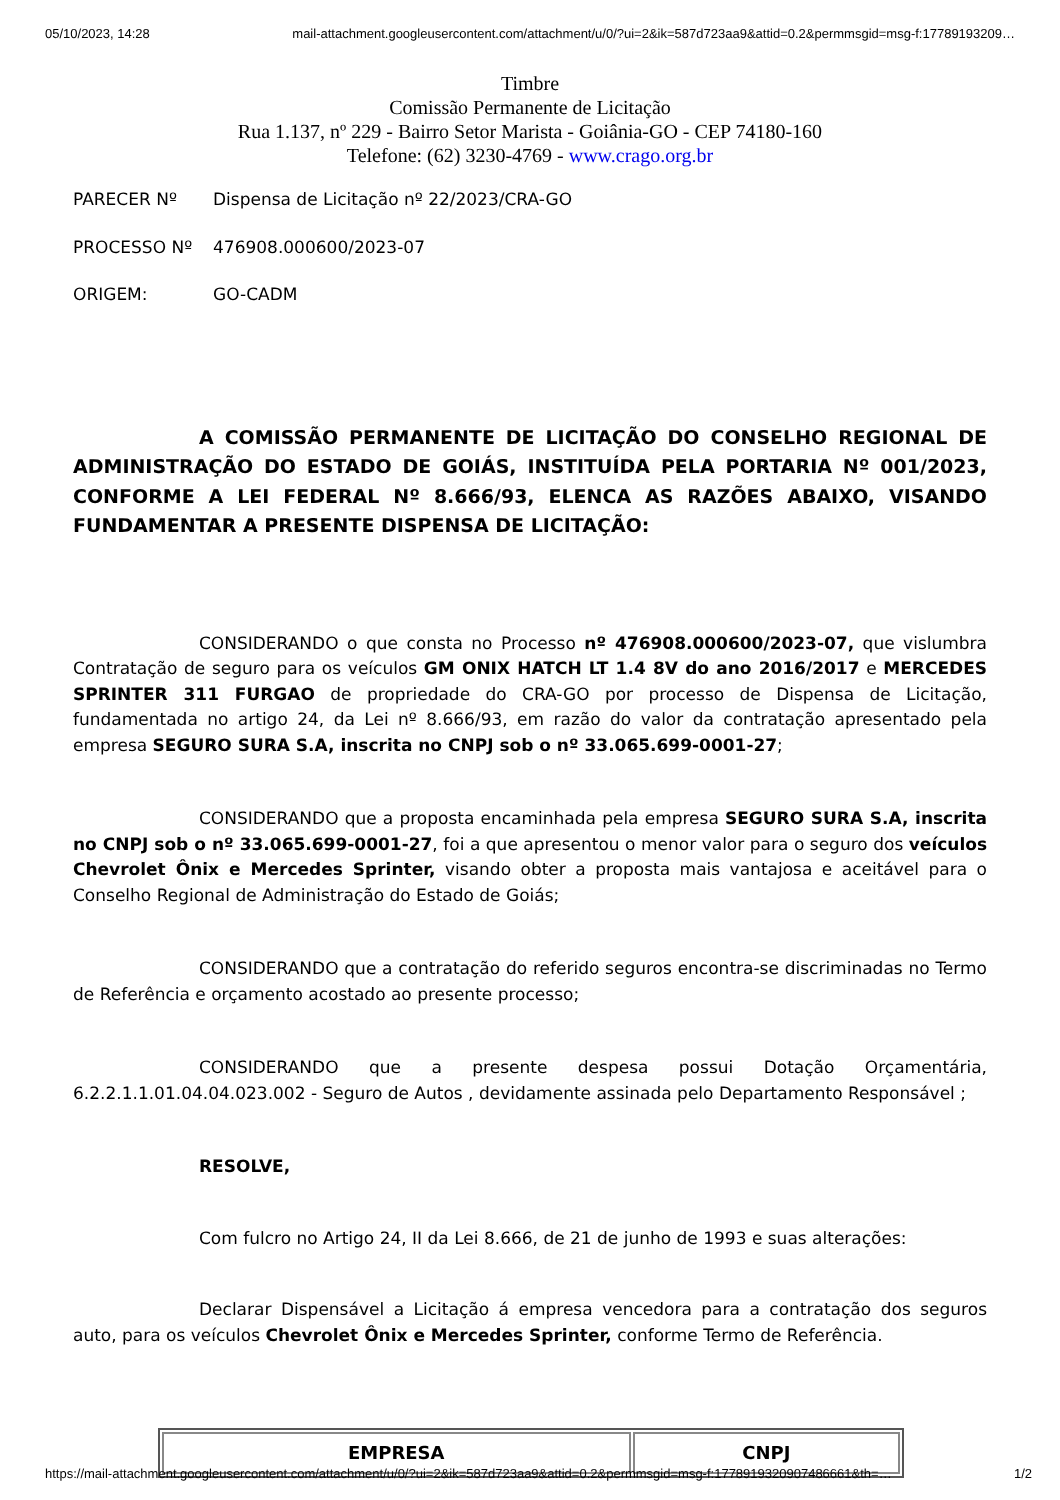05/10/2023, 14:28 mail-attachment.googleusercontent.com/attachment/u/0/?ui=2&ik=587d723aa9&attid=0.2&permmsgid=msg-f:17789193209…
Timbre
Comissão Permanente de Licitação
Rua 1.137, nº 229 - Bairro Setor Marista - Goiânia-GO - CEP 74180-160
Telefone: (62) 3230-4769 - www.crago.org.br
PARECER Nº Dispensa de Licitação nº 22/2023/CRA-GO
PROCESSO Nº 476908.000600/2023-07
ORIGEM: GO-CADM
A COMISSÃO PERMANENTE DE LICITAÇÃO DO CONSELHO REGIONAL DE ADMINISTRAÇÃO DO ESTADO DE GOIÁS, INSTITUÍDA PELA PORTARIA Nº 001/2023, CONFORME A LEI FEDERAL Nº 8.666/93, ELENCA AS RAZÕES ABAIXO, VISANDO FUNDAMENTAR A PRESENTE DISPENSA DE LICITAÇÃO:
CONSIDERANDO o que consta no Processo nº 476908.000600/2023-07, que vislumbra Contratação de seguro para os veículos GM ONIX HATCH LT 1.4 8V do ano 2016/2017 e MERCEDES SPRINTER 311 FURGAO de propriedade do CRA-GO por processo de Dispensa de Licitação, fundamentada no artigo 24, da Lei nº 8.666/93, em razão do valor da contratação apresentado pela empresa SEGURO SURA S.A, inscrita no CNPJ sob o nº 33.065.699-0001-27;
CONSIDERANDO que a proposta encaminhada pela empresa SEGURO SURA S.A, inscrita no CNPJ sob o nº 33.065.699-0001-27, foi a que apresentou o menor valor para o seguro dos veículos Chevrolet Ônix e Mercedes Sprinter, visando obter a proposta mais vantajosa e aceitável para o Conselho Regional de Administração do Estado de Goiás;
CONSIDERANDO que a contratação do referido seguros encontra-se discriminadas no Termo de Referência e orçamento acostado ao presente processo;
CONSIDERANDO que a presente despesa possui Dotação Orçamentária, 6.2.2.1.1.01.04.04.023.002 - Seguro de Autos , devidamente assinada pelo Departamento Responsável ;
RESOLVE,
Com fulcro no Artigo 24, II da Lei 8.666, de 21 de junho de 1993 e suas alterações:
Declarar Dispensável a Licitação á empresa vencedora para a contratação dos seguros auto, para os veículos Chevrolet Ônix e Mercedes Sprinter, conforme Termo de Referência.
| EMPRESA | CNPJ |
| --- | --- |
https://mail-attachment.googleusercontent.com/attachment/u/0/?ui=2&ik=587d723aa9&attid=0.2&permmsgid=msg-f:1778919320907486661&th=… 1/2